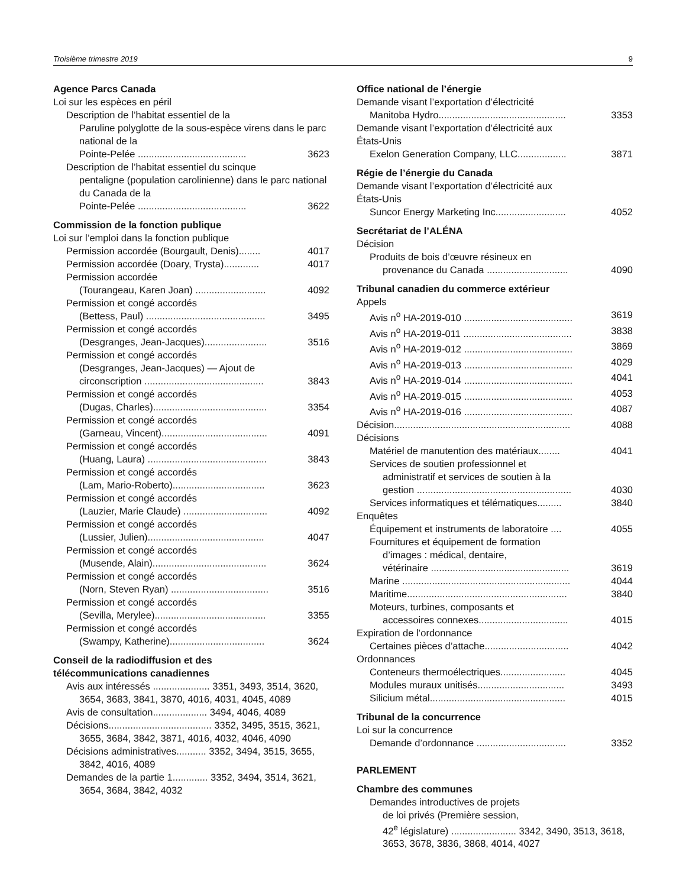Troisième trimestre 2019 9
Agence Parcs Canada
Loi sur les espèces en péril
Description de l’habitat essentiel de la
Paruline polyglotte de la sous-espèce virens dans le parc national de la
Pointe-Pelée ........................................ 3623
Description de l’habitat essentiel du scinque
pentaligne (population carolinienne) dans le parc national du Canada de la
Pointe-Pelée ........................................ 3622
Commission de la fonction publique
Loi sur l’emploi dans la fonction publique
Permission accordée (Bourgault, Denis)........ 4017
Permission accordée (Doary, Trysta)............. 4017
Permission accordée
(Tourangeau, Karen Joan) .......................... 4092
Permission et congé accordés
(Bettess, Paul) ............................................ 3495
Permission et congé accordés
(Desgranges, Jean-Jacques)....................... 3516
Permission et congé accordés
(Desgranges, Jean-Jacques) — Ajout de
circonscription ............................................ 3843
Permission et congé accordés
(Dugas, Charles).......................................... 3354
Permission et congé accordés
(Garneau, Vincent)....................................... 4091
Permission et congé accordés
(Huang, Laura) ............................................ 3843
Permission et congé accordés
(Lam, Mario-Roberto).................................. 3623
Permission et congé accordés
(Lauzier, Marie Claude) ............................... 4092
Permission et congé accordés
(Lussier, Julien)........................................... 4047
Permission et congé accordés
(Musende, Alain).......................................... 3624
Permission et congé accordés
(Norn, Steven Ryan) .................................... 3516
Permission et congé accordés
(Sevilla, Merylee)......................................... 3355
Permission et congé accordés
(Swampy, Katherine)................................... 3624
Conseil de la radiodiffusion et des
télécommunications canadiennes
Avis aux intéressés ..................... 3351, 3493, 3514, 3620, 3654, 3683, 3841, 3870, 4016, 4031, 4045, 4089
Avis de consultation.................... 3494, 4046, 4089
Décisions...................................... 3352, 3495, 3515, 3621, 3655, 3684, 3842, 3871, 4016, 4032, 4046, 4090
Décisions administratives........... 3352, 3494, 3515, 3655, 3842, 4016, 4089
Demandes de la partie 1............. 3352, 3494, 3514, 3621, 3654, 3684, 3842, 4032
Office national de l’énergie
Demande visant l’exportation d’électricité
Manitoba Hydro............................................... 3353
Demande visant l’exportation d’électricité aux
États-Unis
Exelon Generation Company, LLC.................. 3871
Régie de l’énergie du Canada
Demande visant l’exportation d’électricité aux
États-Unis
Suncor Energy Marketing Inc.......................... 4052
Secrétariat de l’ALÉNA
Décision
Produits de bois d’œuvre résineux en
provenance du Canada .............................. 4090
Tribunal canadien du commerce extérieur
Appels
Avis n<sup>o</sup> HA-2019-010 ........................................ 3619
Avis n<sup>o</sup> HA-2019-011 ........................................ 3838
Avis n<sup>o</sup> HA-2019-012 ........................................ 3869
Avis n<sup>o</sup> HA-2019-013 ........................................ 4029
Avis n<sup>o</sup> HA-2019-014 ........................................ 4041
Avis n<sup>o</sup> HA-2019-015 ........................................ 4053
Avis n<sup>o</sup> HA-2019-016 ........................................ 4087
Décision................................................................. 4088
Décisions
Matériel de manutention des matériaux........ 4041
Services de soutien professionnel et
administratif et services de soutien à la
gestion ......................................................... 4030
Services informatiques et télématiques......... 3840
Enquêtes
Équipement et instruments de laboratoire .... 4055
Fournitures et équipement de formation
d’images : médical, dentaire,
vétérinaire ................................................... 3619
Marine .............................................................. 4044
Maritime........................................................... 3840
Moteurs, turbines, composants et
accessoires connexes................................. 4015
Expiration de l’ordonnance
Certaines pièces d’attache............................... 4042
Ordonnances
Conteneurs thermoélectriques........................ 4045
Modules muraux unitisés................................ 3493
Silicium métal.................................................. 4015
Tribunal de la concurrence
Loi sur la concurrence
Demande d’ordonnance ................................. 3352
PARLEMENT
Chambre des communes
Demandes introductives de projets
de loi privés (Première session,
42<sup>e</sup> législature) ........................ 3342, 3490, 3513, 3618, 3653, 3678, 3836, 3868, 4014, 4027